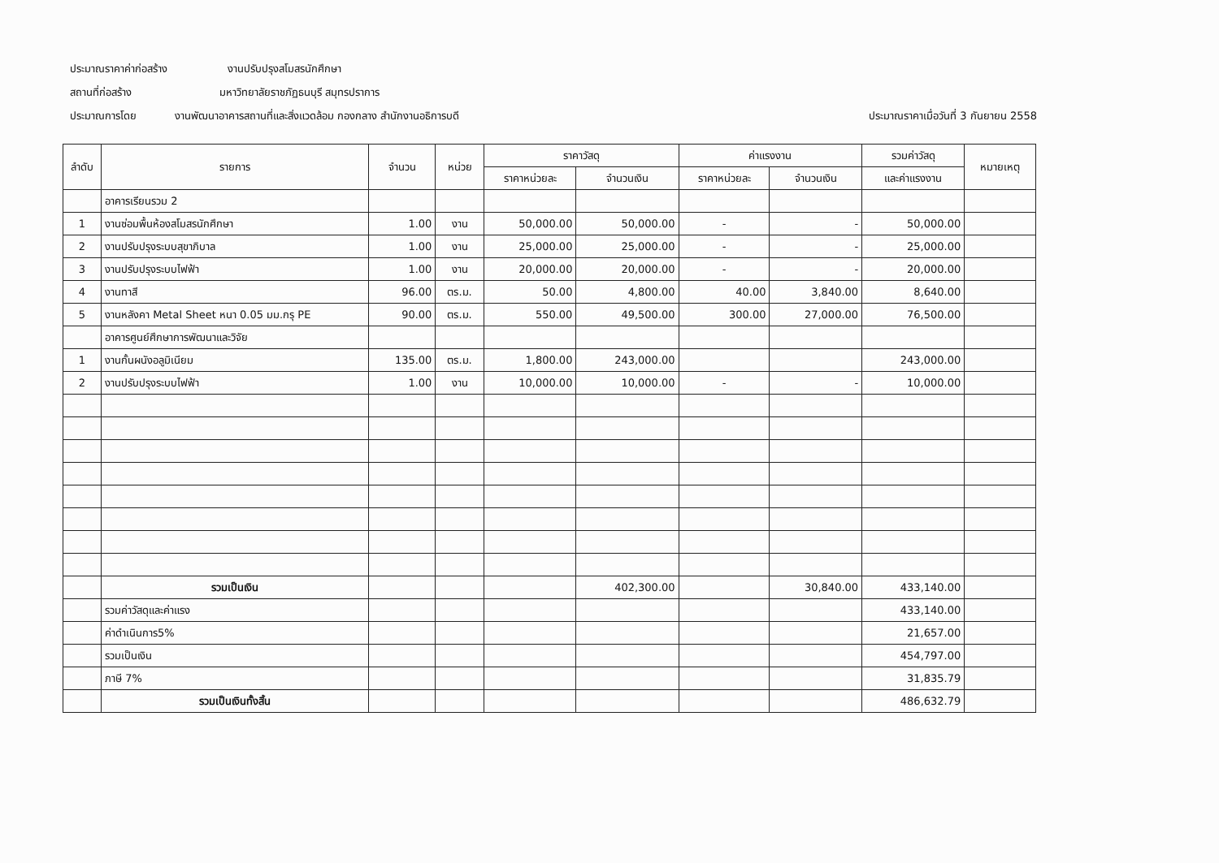ประมาณราคาค่าก่อสร้าง งานปรับปรุงสโมสรนักศึกษา
สถานที่ก่อสร้าง มหาวิทยาลัยราชภัฏธนบุรี สมุทรปราการ
ประมาณการโดย งานพัฒนาอาคารสถานที่และสิ่งแวดล้อม กองกลาง สำนักงานอธิการบดี ประมาณราคาเมื่อวันที่ 3 กันยายน 2558
| ลำดับ | รายการ | จำนวน | หน่วย | ราคาวัสดุ | | ค่าแรงงาน | | รวมค่าวัสดุ | หมายเหตุ |
| --- | --- | --- | --- | --- | --- | --- | --- | --- | --- |
| | | | | ราคาหน่วยละ | จำนวนเงิน | ราคาหน่วยละ | จำนวนเงิน | และค่าแรงงาน | |
| | อาคารเรียนรวม 2 | | | | | | | | |
| 1 | งานซ่อมพื้นห้องสโมสรนักศึกษา | 1.00 | งาน | 50,000.00 | 50,000.00 | - | - | 50,000.00 | |
| 2 | งานปรับปรุงระบบสุขาภิบาล | 1.00 | งาน | 25,000.00 | 25,000.00 | - | - | 25,000.00 | |
| 3 | งานปรับปรุงระบบไฟฟ้า | 1.00 | งาน | 20,000.00 | 20,000.00 | - | - | 20,000.00 | |
| 4 | งานทาสี | 96.00 | ตร.ม. | 50.00 | 4,800.00 | 40.00 | 3,840.00 | 8,640.00 | |
| 5 | งานหลังคา Metal Sheet หนา 0.05 มม.กรุ PE | 90.00 | ตร.ม. | 550.00 | 49,500.00 | 300.00 | 27,000.00 | 76,500.00 | |
| | อาคารศูนย์ศึกษาการพัฒนาและวิจัย | | | | | | | | |
| 1 | งานกั้นผนังอลูมิเนียม | 135.00 | ตร.ม. | 1,800.00 | 243,000.00 | | | 243,000.00 | |
| 2 | งานปรับปรุงระบบไฟฟ้า | 1.00 | งาน | 10,000.00 | 10,000.00 | - | - | 10,000.00 | |
| | รวมเป็นเงิน | | | | 402,300.00 | | 30,840.00 | 433,140.00 | |
| | รวมค่าวัสดุและค่าแรง | | | | | | | 433,140.00 | |
| | ค่าดำเนินการ5% | | | | | | | 21,657.00 | |
| | รวมเป็นเงิน | | | | | | | 454,797.00 | |
| | ภาษี 7% | | | | | | | 31,835.79 | |
| | รวมเป็นเงินทั้งสิ้น | | | | | | | 486,632.79 | |